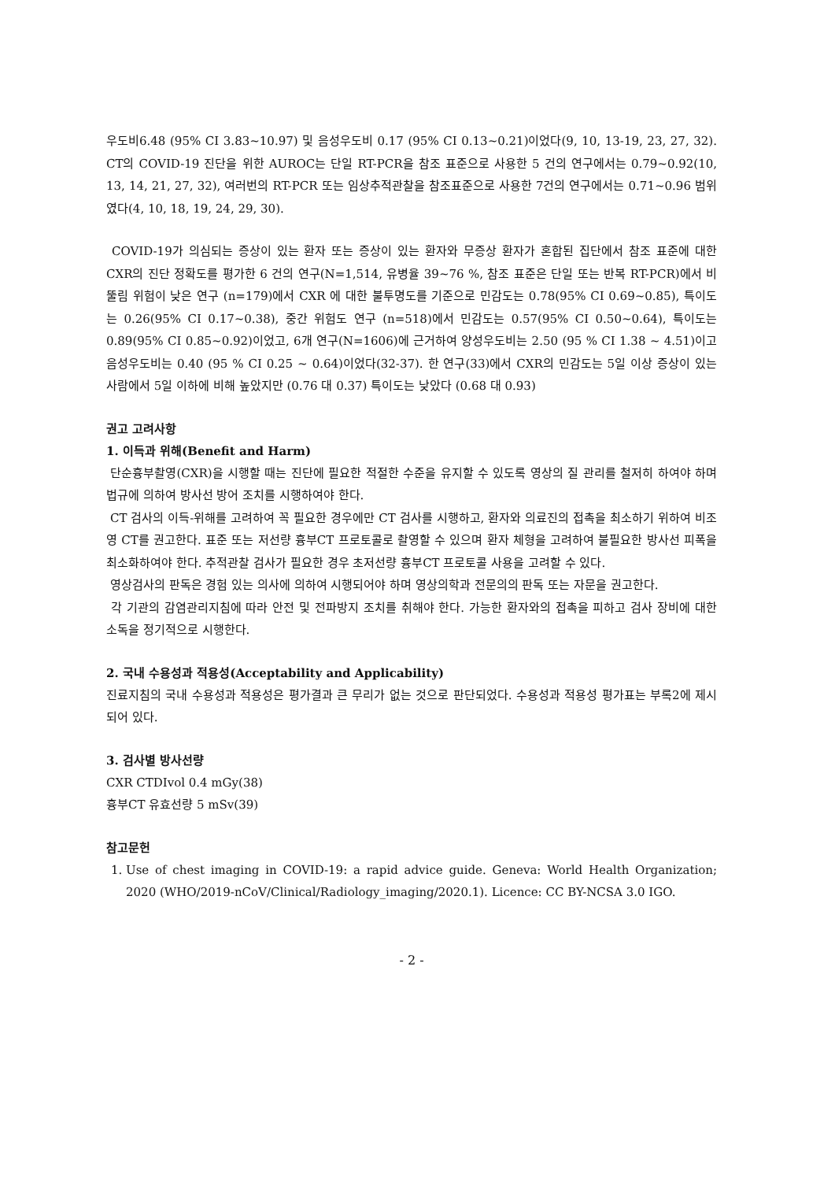우도비6.48 (95% CI 3.83~10.97) 및 음성우도비 0.17 (95% CI 0.13~0.21)이었다(9, 10, 13-19, 23, 27, 32). CT의 COVID-19 진단을 위한 AUROC는 단일 RT-PCR을 참조 표준으로 사용한 5 건의 연구에서는 0.79~0.92(10, 13, 14, 21, 27, 32), 여러번의 RT-PCR 또는 임상추적관찰을 참조표준으로 사용한 7건의 연구에서는 0.71~0.96 범위였다(4, 10, 18, 19, 24, 29, 30).
COVID-19가 의심되는 증상이 있는 환자 또는 증상이 있는 환자와 무증상 환자가 혼합된 집단에서 참조 표준에 대한 CXR의 진단 정확도를 평가한 6 건의 연구(N=1,514, 유병율 39~76 %, 참조 표준은 단일 또는 반복 RT-PCR)에서 비뚤림 위험이 낮은 연구 (n=179)에서 CXR 에 대한 불투명도를 기준으로 민감도는 0.78(95% CI 0.69~0.85), 특이도는 0.26(95% CI 0.17~0.38), 중간 위험도 연구 (n=518)에서 민감도는 0.57(95% CI 0.50~0.64), 특이도는 0.89(95% CI 0.85~0.92)이었고, 6개 연구(N=1606)에 근거하여 양성우도비는 2.50 (95 % CI 1.38 ~ 4.51)이고 음성우도비는 0.40 (95 % CI 0.25 ~ 0.64)이었다(32-37). 한 연구(33)에서 CXR의 민감도는 5일 이상 증상이 있는 사람에서 5일 이하에 비해 높았지만 (0.76 대 0.37) 특이도는 낮았다 (0.68 대 0.93)
권고 고려사항
1. 이득과 위해(Benefit and Harm)
단순흉부촬영(CXR)을 시행할 때는 진단에 필요한 적절한 수준을 유지할 수 있도록 영상의 질 관리를 철저히 하여야 하며 법규에 의하여 방사선 방어 조치를 시행하여야 한다.
CT 검사의 이득-위해를 고려하여 꼭 필요한 경우에만 CT 검사를 시행하고, 환자와 의료진의 접촉을 최소하기 위하여 비조영 CT를 권고한다. 표준 또는 저선량 흉부CT 프로토콜로 촬영할 수 있으며 환자 체형을 고려하여 불필요한 방사선 피폭을 최소화하여야 한다. 추적관찰 검사가 필요한 경우 초저선량 흉부CT 프로토콜 사용을 고려할 수 있다.
영상검사의 판독은 경험 있는 의사에 의하여 시행되어야 하며 영상의학과 전문의의 판독 또는 자문을 권고한다.
각 기관의 감염관리지침에 따라 안전 및 전파방지 조치를 취해야 한다. 가능한 환자와의 접촉을 피하고 검사 장비에 대한 소독을 정기적으로 시행한다.
2. 국내 수용성과 적용성(Acceptability and Applicability)
진료지침의 국내 수용성과 적용성은 평가결과 큰 무리가 없는 것으로 판단되었다. 수용성과 적용성 평가표는 부록2에 제시되어 있다.
3. 검사별 방사선량
CXR CTDIvol 0.4 mGy(38)
흉부CT 유효선량 5 mSv(39)
참고문헌
1. Use of chest imaging in COVID-19: a rapid advice guide. Geneva: World Health Organization; 2020 (WHO/2019-nCoV/Clinical/Radiology_imaging/2020.1). Licence: CC BY-NCSA 3.0 IGO.
- 2 -